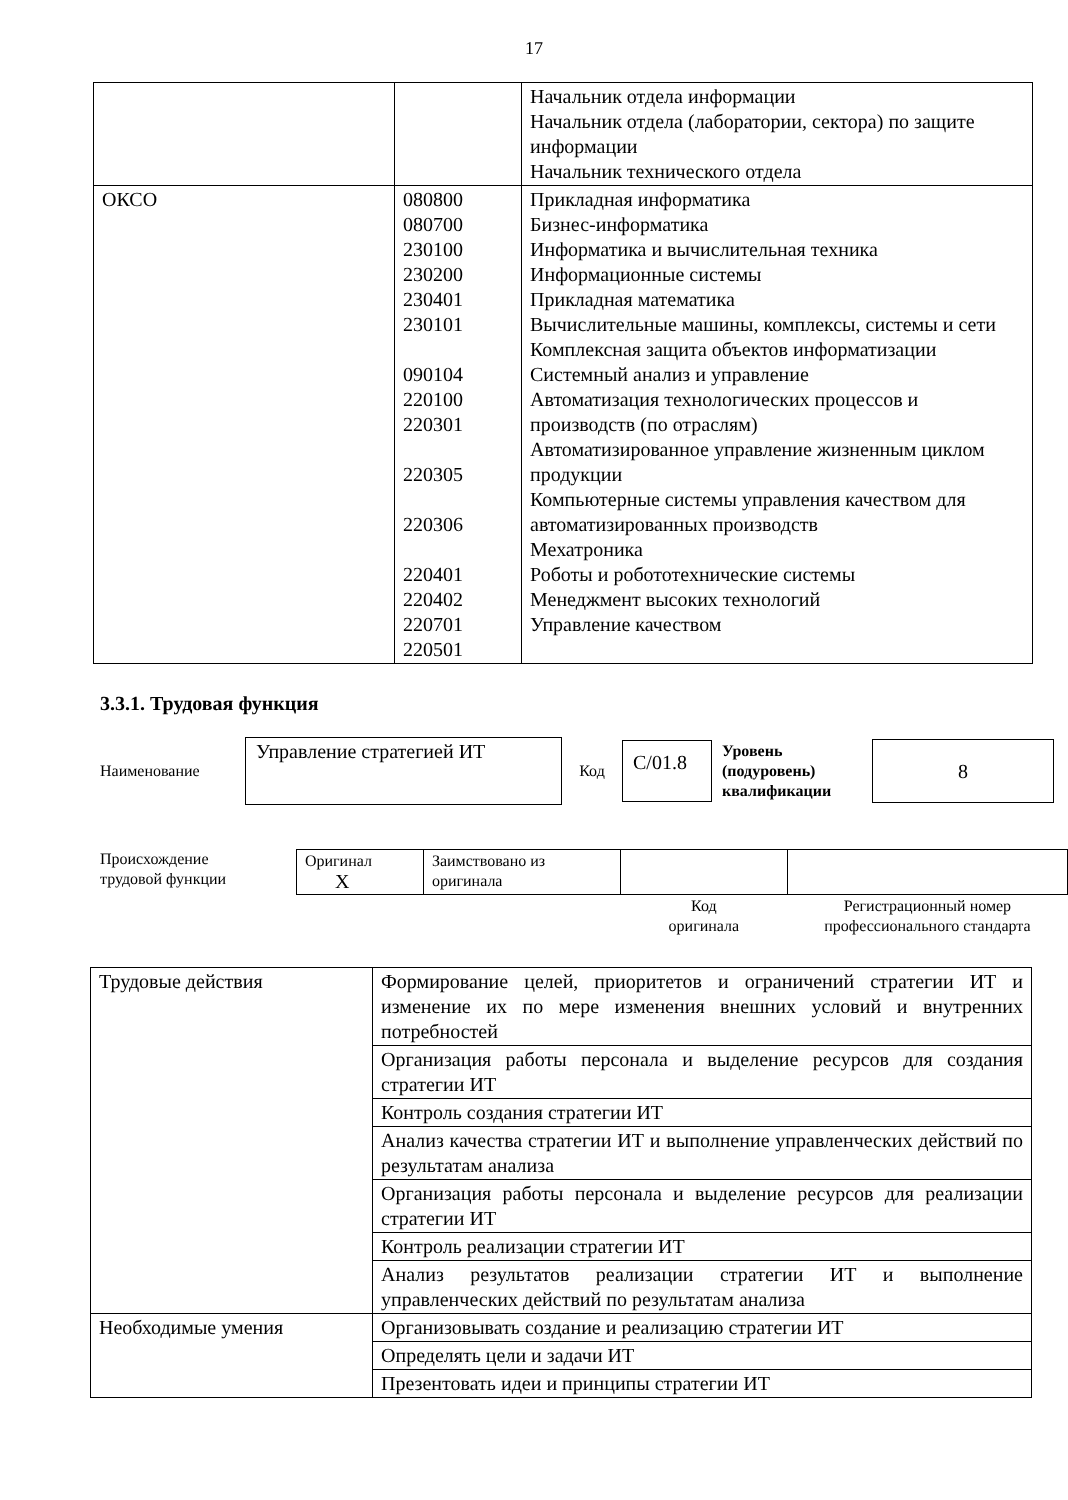17
| | | Начальник отдела информации Начальник отдела (лаборатории, сектора) по защите информации Начальник технического отдела |
| ОКСО | 080800 080700 230100 230200 230401 230101 090104 220100 220301 220305 220306 220401 220402 220701 220501 | Прикладная информатика Бизнес-информатика Информатика и вычислительная техника Информационные системы Прикладная математика Вычислительные машины, комплексы, системы и сети Комплексная защита объектов информатизации Системный анализ и управление Автоматизация технологических процессов и производств (по отраслям) Автоматизированное управление жизненным циклом продукции Компьютерные системы управления качеством для автоматизированных производств Мехатроника Роботы и робототехнические системы Менеджмент высоких технологий Управление качеством |
3.3.1. Трудовая функция
Наименование
Управление стратегией ИТ
Код
С/01.8
Уровень
(подуровень)
квалификации
8
Происхождение
трудовой функции
| Оригинал X | Заимствовано из оригинала | | |
| | | Код оригинала | Регистрационный номер профессионального стандарта |
| Трудовые действия | Формирование целей, приоритетов и ограничений стратегии ИТ и изменение их по мере изменения внешних условий и внутренних потребностей |
| | Организация работы персонала и выделение ресурсов для создания стратегии ИТ |
| | Контроль создания стратегии ИТ |
| | Анализ качества стратегии ИТ и выполнение управленческих действий по результатам анализа |
| | Организация работы персонала и выделение ресурсов для реализации стратегии ИТ |
| | Контроль реализации стратегии ИТ |
| | Анализ результатов реализации стратегии ИТ и выполнение управленческих действий по результатам анализа |
| Необходимые умения | Организовывать создание и реализацию стратегии ИТ |
| | Определять цели и задачи ИТ |
| | Презентовать идеи и принципы стратегии ИТ |